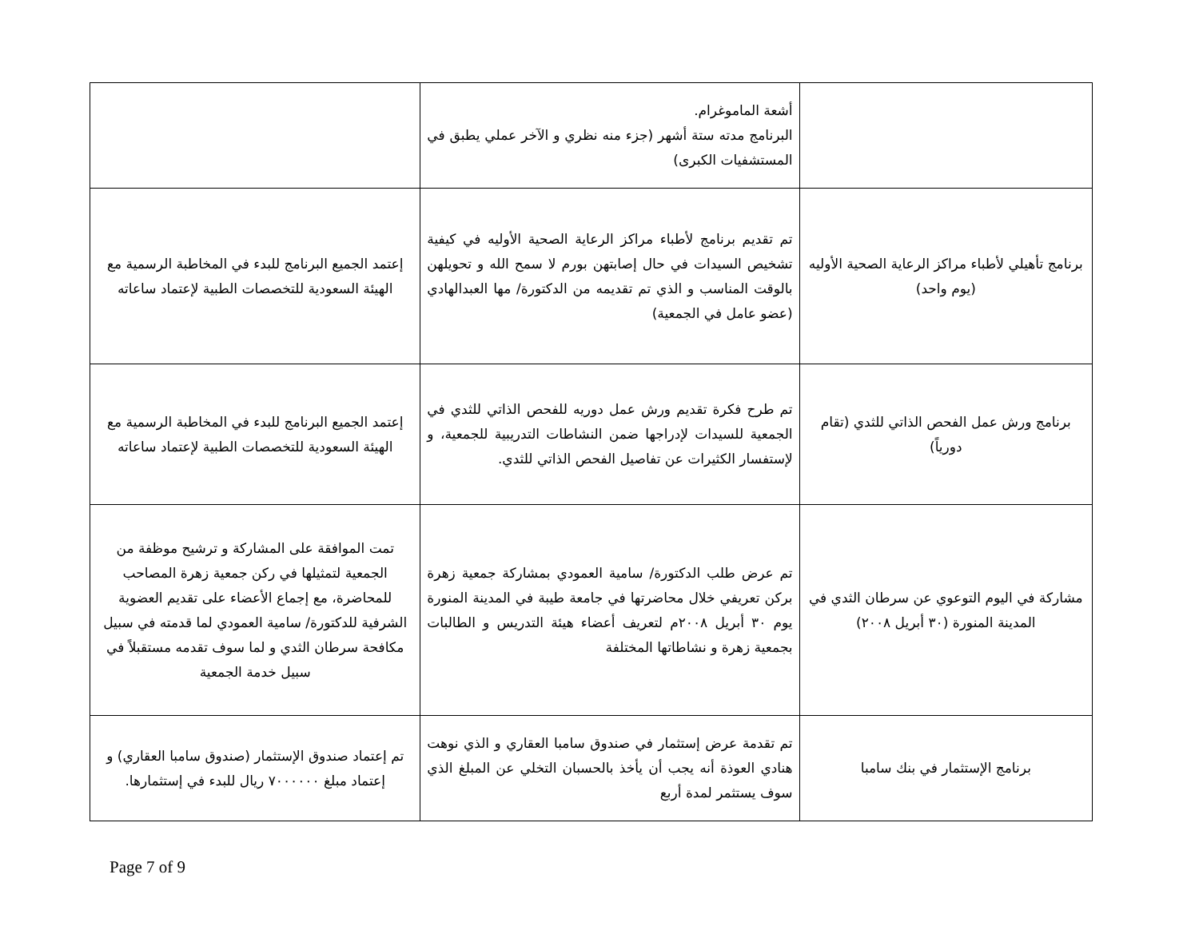| | أشعة الماموغرام. البرنامج مدته ستة أشهر (جزء منه نظري و الآخر عملي يطبق في المستشفيات الكبرى) | |
| برنامج تأهيلي لأطباء مراكز الرعاية الصحية الأوليه (يوم واحد) | تم تقديم برنامج لأطباء مراكز الرعاية الصحية الأوليه في كيفية تشخيص السيدات في حال إصابتهن بورم لا سمح الله و تحويلهن بالوقت المناسب و الذي تم تقديمه من الدكتورة/ مها العبدالهادي (عضو عامل في الجمعية) | إعتمد الجميع البرنامج للبدء في المخاطبة الرسمية مع الهيئة السعودية للتخصصات الطبية لإعتماد ساعاته |
| برنامج ورش عمل الفحص الذاتي للثدي (تقام دورياً) | تم طرح فكرة تقديم ورش عمل دوريه للفحص الذاتي للثدي في الجمعية للسيدات لإدراجها ضمن النشاطات التدريبية للجمعية، و لإستفسار الكثيرات عن تفاصيل الفحص الذاتي للثدي. | إعتمد الجميع البرنامج للبدء في المخاطبة الرسمية مع الهيئة السعودية للتخصصات الطبية لإعتماد ساعاته |
| مشاركة في اليوم التوعوي عن سرطان الثدي في المدينة المنورة (٣٠ أبريل ٢٠٠٨) | تم عرض طلب الدكتورة/ سامية العمودي بمشاركة جمعية زهرة بركن تعريفي خلال محاضرتها في جامعة طيبة في المدينة المنورة يوم ٣٠ أبريل ٢٠٠٨م لتعريف أعضاء هيئة التدريس و الطالبات بجمعية زهرة و نشاطاتها المختلفة | تمت الموافقة على المشاركة و ترشيح موظفة من الجمعية لتمثيلها في ركن جمعية زهرة المصاحب للمحاضرة، مع إجماع الأعضاء على تقديم العضوية الشرفية للدكتورة/ سامية العمودي لما قدمته في سبيل مكافحة سرطان الثدي و لما سوف تقدمه مستقبلاً في سبيل خدمة الجمعية |
| برنامج الإستثمار في بنك سامبا | تم تقدمة عرض إستثمار في صندوق سامبا العقاري و الذي نوهت هنادي العوذة أنه يجب أن يأخذ بالحسبان التخلي عن المبلغ الذي سوف يستثمر لمدة أربع | تم إعتماد صندوق الإستثمار (صندوق سامبا العقاري) و إعتماد مبلغ ٧٠٠٠٠٠٠ ريال للبدء في إستثمارها. |
Page 7 of 9